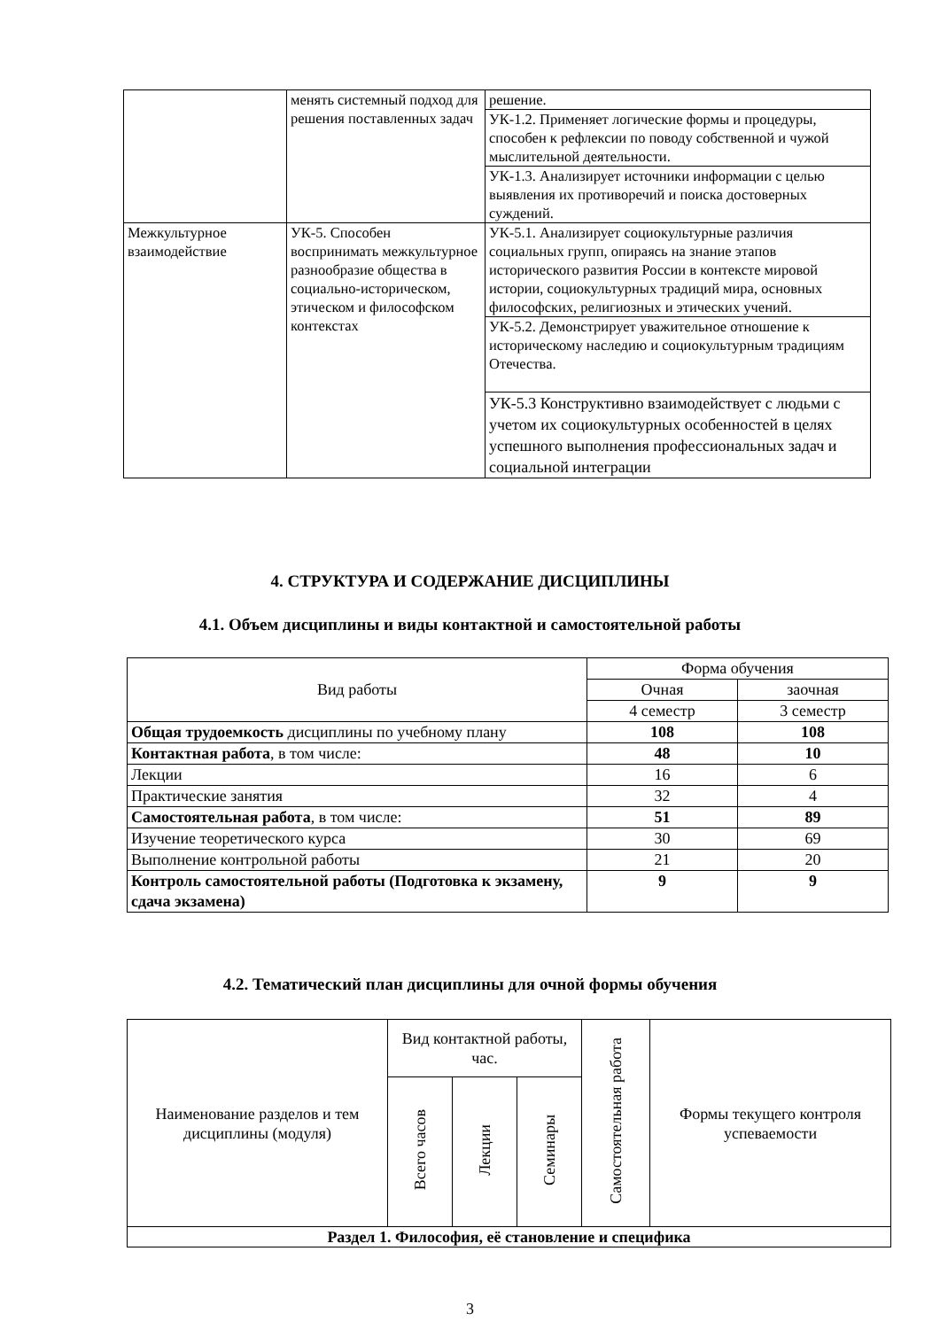| | менять системный подход для решения поставленных задач | решение. |
| | | УК-1.2. Применяет логические формы и процедуры, способен к рефлексии по поводу собственной и чужой мыслительной деятельности. |
| | | УК-1.3. Анализирует источники информации с целью выявления их противоречий и поиска достоверных суждений. |
| Межкультурное взаимодействие | УК-5. Способен воспринимать межкультурное разнообразие общества в социально-историческом, этическом и философском контекстах | УК-5.1. Анализирует социокультурные различия социальных групп, опираясь на знание этапов исторического развития России в контексте мировой истории, социокультурных традиций мира, основных философских, религиозных и этических учений. |
| | | УК-5.2. Демонстрирует уважительное отношение к историческому наследию и социокультурным традициям Отечества. |
| | | УК-5.3 Конструктивно взаимодействует с людьми с учетом их социокультурных особенностей в целях успешного выполнения профессиональных задач и социальной интеграции |
4. СТРУКТУРА И СОДЕРЖАНИЕ ДИСЦИПЛИНЫ
4.1. Объем дисциплины и виды контактной и самостоятельной работы
| Вид работы | Форма обучения | |
| --- | --- | --- |
| | Очная | заочная |
| | 4 семестр | 3 семестр |
| Общая трудоемкость дисциплины по учебному плану | 108 | 108 |
| Контактная работа , в том числе: | 48 | 10 |
| Лекции | 16 | 6 |
| Практические занятия | 32 | 4 |
| Самостоятельная работа , в том числе: | 51 | 89 |
| Изучение теоретического курса | 30 | 69 |
| Выполнение контрольной работы | 21 | 20 |
| Контроль самостоятельной работы (Подготовка к экзамену, сдача экзамена) | 9 | 9 |
4.2. Тематический план дисциплины для очной формы обучения
| Наименование разделов и тем дисциплины (модуля) | Вид контактной работы, час. | | | Самостоятельная работа | Формы текущего контроля успеваемости |
| --- | --- | --- | --- | --- | --- |
| | Всего часов | Лекции | Семинары | | |
| Раздел 1. Философия, её становление и специфика | | | | | |
3